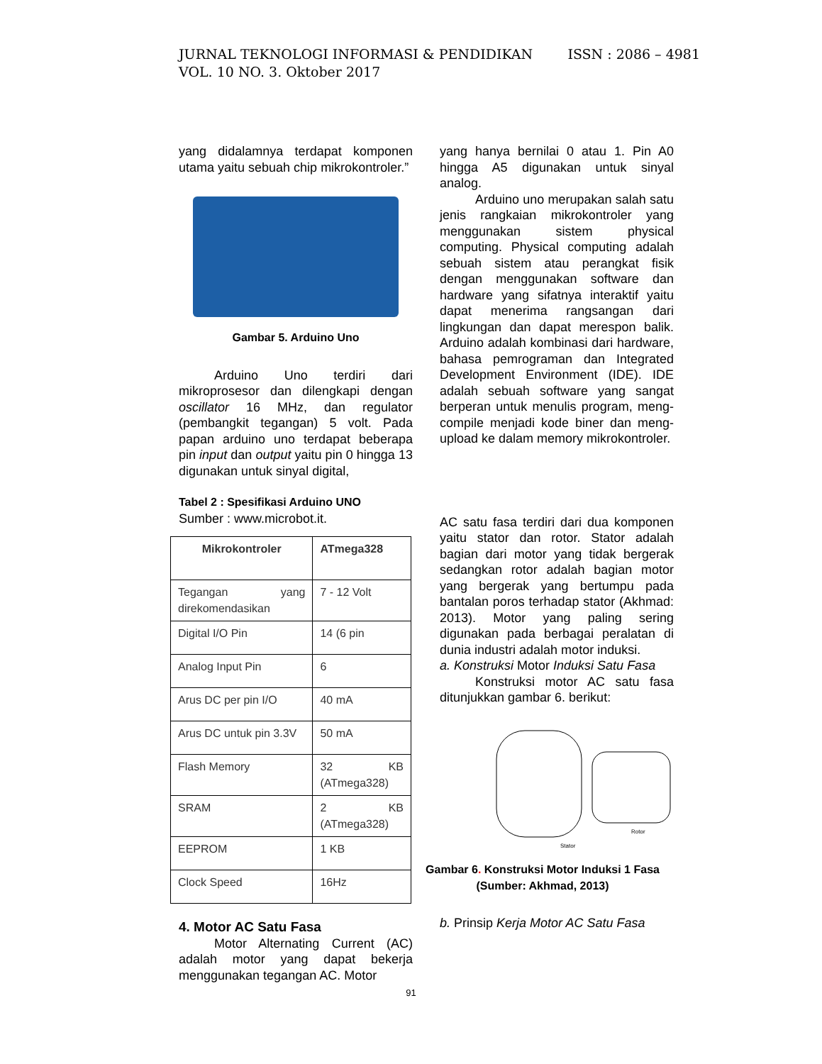ISSN : 2086 – 4981 JURNAL TEKNOLOGI INFORMASI & PENDIDIKAN
VOL. 10 NO. 3. Oktober 2017
yang didalamnya terdapat komponen utama yaitu sebuah chip mikrokontroler.”
Gambar 5. Arduino Uno
Arduino Uno terdiri dari mikroprosesor dan dilengkapi dengan oscillator 16 MHz, dan regulator (pembangkit tegangan) 5 volt. Pada papan arduino uno terdapat beberapa pin input dan output yaitu pin 0 hingga 13 digunakan untuk sinyal digital,
Tabel 2 : Spesifikasi Arduino UNO
Sumber : www.microbot.it.
| Mikrokontroler | ATmega328 |
| Tegangan yang direkomendasikan | 7 - 12 Volt |
| Digital I/O Pin | 14 (6 pin |
| Analog Input Pin | 6 |
| Arus DC per pin I/O | 40 mA |
| Arus DC untuk pin 3.3V | 50 mA |
| Flash Memory | 32 KB (ATmega328) |
| SRAM | 2 KB (ATmega328) |
| EEPROM | 1 KB |
| Clock Speed | 16Hz |
4. Motor AC Satu Fasa
Motor Alternating Current (AC) adalah motor yang dapat bekerja menggunakan tegangan AC. Motor
yang hanya bernilai 0 atau 1. Pin A0 hingga A5 digunakan untuk sinyal analog.
Arduino uno merupakan salah satu jenis rangkaian mikrokontroler yang menggunakan sistem physical computing. Physical computing adalah sebuah sistem atau perangkat fisik dengan menggunakan software dan hardware yang sifatnya interaktif yaitu dapat menerima rangsangan dari lingkungan dan dapat merespon balik. Arduino adalah kombinasi dari hardware, bahasa pemrograman dan Integrated Development Environment (IDE). IDE adalah sebuah software yang sangat berperan untuk menulis program, meng-compile menjadi kode biner dan meng-upload ke dalam memory mikrokontroler.
AC satu fasa terdiri dari dua komponen yaitu stator dan rotor. Stator adalah bagian dari motor yang tidak bergerak sedangkan rotor adalah bagian motor yang bergerak yang bertumpu pada bantalan poros terhadap stator (Akhmad: 2013). Motor yang paling sering digunakan pada berbagai peralatan di dunia industri adalah motor induksi.
a. Konstruksi Motor Induksi Satu Fasa
Konstruksi motor AC satu fasa ditunjukkan gambar 6. berikut:
Rotor
Stator
Gambar 6. Konstruksi Motor Induksi 1 Fasa
(Sumber: Akhmad, 2013)
b. Prinsip Kerja Motor AC Satu Fasa
91